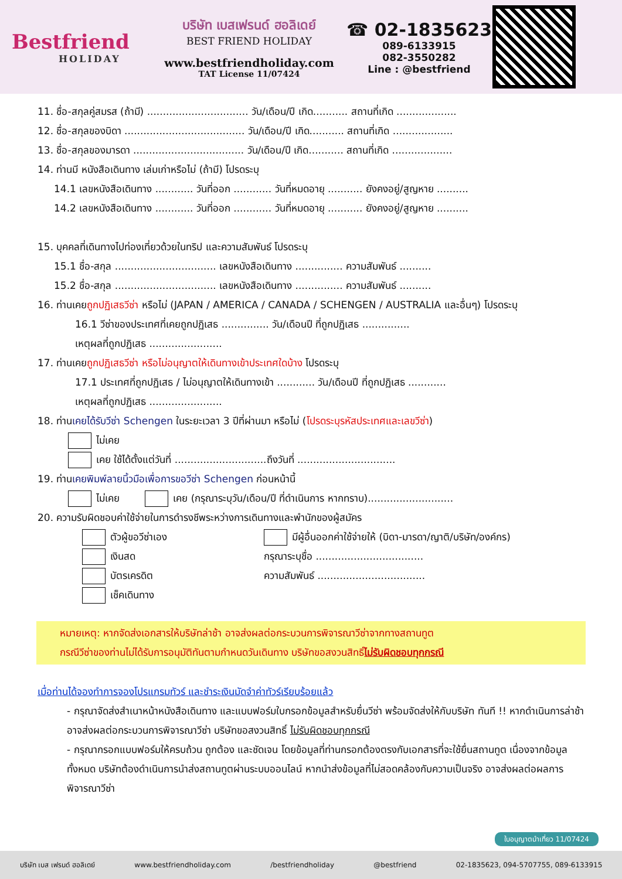Bestfriend
HOLIDAY
บริษัท เบสเฟรนด์ ฮอลิเดย์
BEST FRIEND HOLIDAY
www.bestfriendholiday.com
TAT License 11/07424
☎ 02-1835623
089-6133915
082-3550282
Line : @bestfriend
11. ชื่อ-สกุลคู่สมรส (ถ้ามี) ................................ วัน/เดือน/ปี เกิด........... สถานที่เกิด ...................
12. ชื่อ-สกุลของบิดา ...................................... วัน/เดือน/ปี เกิด........... สถานที่เกิด ...................
13. ชื่อ-สกุลของมารดา ................................... วัน/เดือน/ปี เกิด........... สถานที่เกิด ...................
14. ท่านมี หนังสือเดินทาง เล่มเก่าหรือไม่ (ถ้ามี) โปรดระบุ
14.1 เลขหนังสือเดินทาง ............ วันที่ออก ............ วันที่หมดอายุ ........... ยังคงอยู่/สูญหาย ..........
14.2 เลขหนังสือเดินทาง ............ วันที่ออก ............ วันที่หมดอายุ ........... ยังคงอยู่/สูญหาย ..........
15. บุคคลที่เดินทางไปท่องเที่ยวด้วยในทริป และความสัมพันธ์ โปรดระบุ
15.1 ชื่อ-สกุล ................................ เลขหนังสือเดินทาง ............... ความสัมพันธ์ ..........
15.2 ชื่อ-สกุล ................................ เลขหนังสือเดินทาง ............... ความสัมพันธ์ ..........
16. ท่านเคยถูกปฏิเสธวีซ่า หรือไม่ (JAPAN / AMERICA / CANADA / SCHENGEN / AUSTRALIA และอื่นๆ) โปรดระบุ
16.1 วีซ่าของประเทศที่เคยถูกปฏิเสธ ............... วัน/เดือนปี ที่ถูกปฏิเสธ ...............
เหตุผลที่ถูกปฏิเสธ .......................
17. ท่านเคยถูกปฏิเสธวีซ่า หรือไม่อนุญาตให้เดินทางเข้าประเทศใดบ้าง โปรดระบุ
17.1 ประเทศที่ถูกปฏิเสธ / ไม่อนุญาตให้เดินทางเข้า ............ วัน/เดือนปี ที่ถูกปฏิเสธ ............
เหตุผลที่ถูกปฏิเสธ .......................
18. ท่านเคยได้รับวีซ่า Schengen ในระยะเวลา 3 ปีที่ผ่านมา หรือไม่ (โปรดระบุรหัสประเทศและเลขวีซ่า)
ไม่เคย
เคย ใช้ได้ตั้งแต่วันที่ .............................ถึงวันที่ ...............................
19. ท่านเคยพิมพ์ลายนิ้วมือเพื่อการขอวีซ่า Schengen ก่อนหน้านี้
ไม่เคย เคย (กรุณาระบุวัน/เดือน/ปี ที่ดำเนินการ หากทราบ)...........................
20. ความรับผิดชอบค่าใช้จ่ายในการดำรงชีพระหว่างการเดินทางและพำนักของผู้สมัคร
ตัวผู้ขอวีซ่าเอง
เงินสด
บัตรเครดิต
เช็คเดินทาง
มีผู้อื่นออกค่าใช้จ่ายให้ (บิดา-มารดา/ญาติ/บริษัท/องค์กร)
กรุณาระบุชื่อ ..................................
ความสัมพันธ์ ..................................
หมายเหตุ: หากจัดส่งเอกสารให้บริษัทล่าช้า อาจส่งผลต่อกระบวนการพิจารณาวีซ่าจากทางสถานทูต
กรณีวีซ่าของท่านไม่ได้รับการอนุมัติทันตามกำหนดวันเดินทาง บริษัทขอสงวนสิทธิ์ไม่รับผิดชอบทุกกรณี
เมื่อท่านได้จองทำการจองโปรแกรมทัวร์ และชำระเงินมัดจำค่าทัวร์เรียบร้อยแล้ว
- กรุณาจัดส่งสำเนาหน้าหนังสือเดินทาง และแบบฟอร์มใบกรอกข้อมูลสำหรับยื่นวีซ่า พร้อมจัดส่งให้กับบริษัท ทันที !! หากดำเนินการล่าช้า อาจส่งผลต่อกระบวนการพิจารณาวีซ่า บริษัทขอสงวนสิทธิ์ ไม่รับผิดชอบทุกกรณี
- กรุณากรอกแบบฟอร์มให้ครบถ้วน ถูกต้อง และชัดเจน โดยข้อมูลที่ท่านกรอกต้องตรงกับเอกสารที่จะใช้ยื่นสถานทูต เนื่องจากข้อมูลทั้งหมด บริษัทต้องดำเนินการนำส่งสถานทูตผ่านระบบออนไลน์ หากนำส่งข้อมูลที่ไม่สอดคล้องกับความเป็นจริง อาจส่งผลต่อผลการพิจารณาวีซ่า
ใบอนุญาตนำเที่ยว 11/07424
บริษัท เบส เฟรนด์ ฮอลิเดย์ www.bestfriendholiday.com /bestfriendholiday @bestfriend 02-1835623, 094-5707755, 089-6133915